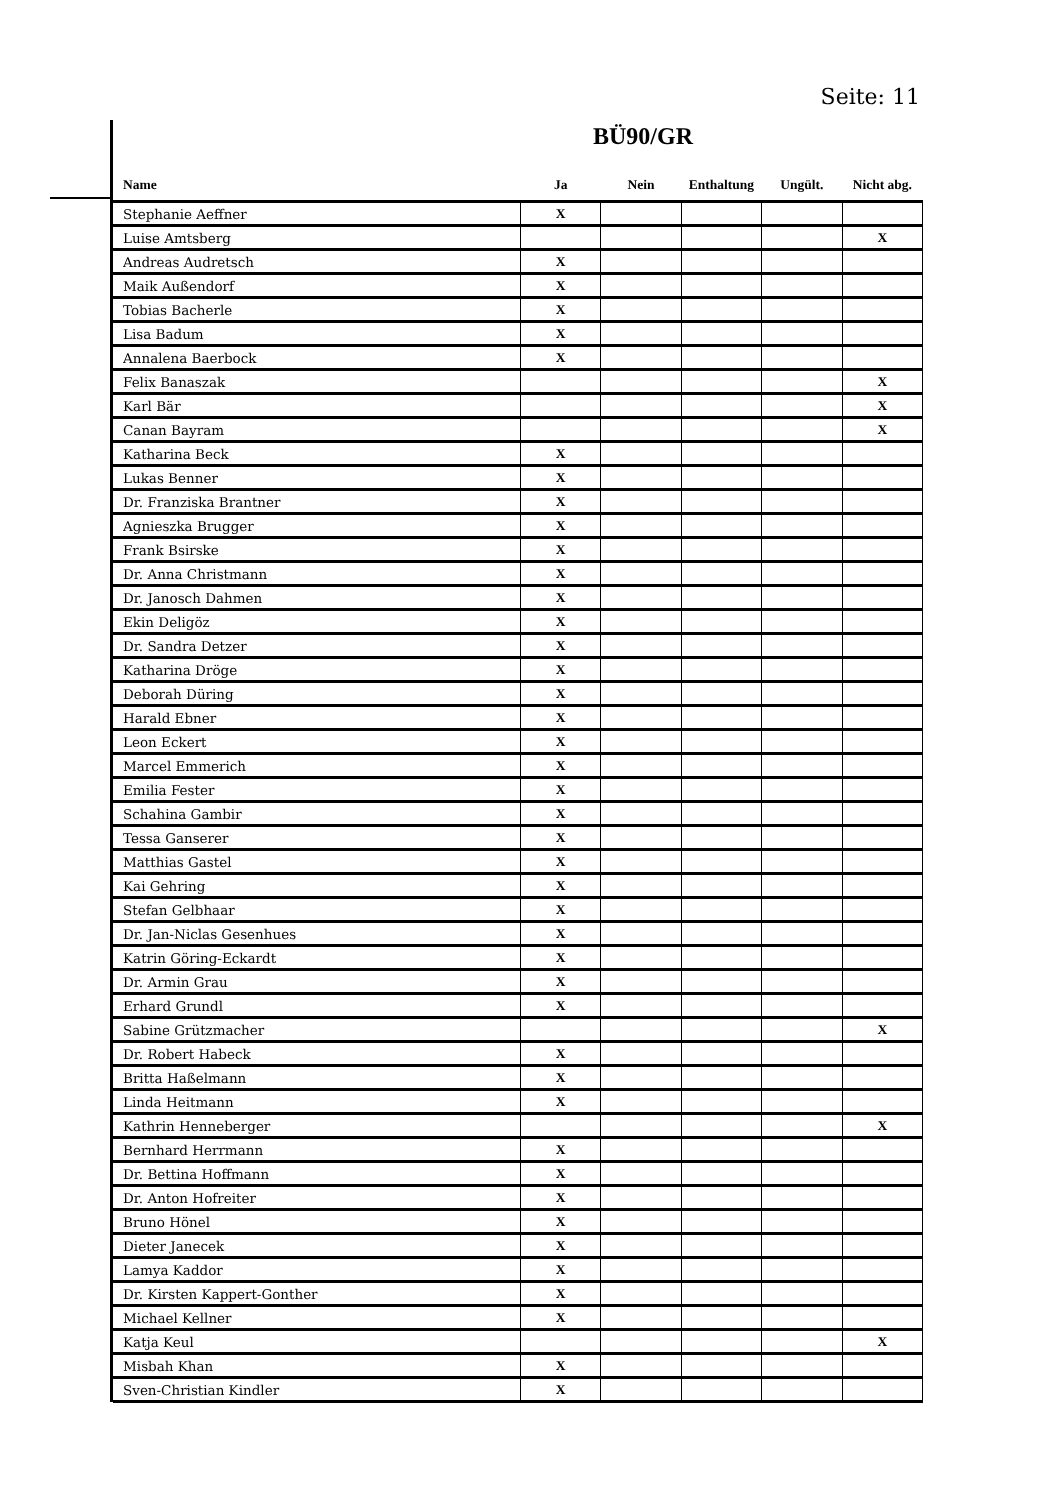Seite: 11
BÜ90/GR
| Name | Ja | Nein | Enthaltung | Ungült. | Nicht abg. |
| --- | --- | --- | --- | --- | --- |
| Stephanie Aeffner | X | | | | |
| Luise Amtsberg | | | | | X |
| Andreas Audretsch | X | | | | |
| Maik Außendorf | X | | | | |
| Tobias Bacherle | X | | | | |
| Lisa Badum | X | | | | |
| Annalena Baerbock | X | | | | |
| Felix Banaszak | | | | | X |
| Karl Bär | | | | | X |
| Canan Bayram | | | | | X |
| Katharina Beck | X | | | | |
| Lukas Benner | X | | | | |
| Dr. Franziska Brantner | X | | | | |
| Agnieszka Brugger | X | | | | |
| Frank Bsirske | X | | | | |
| Dr. Anna Christmann | X | | | | |
| Dr. Janosch Dahmen | X | | | | |
| Ekin Deligöz | X | | | | |
| Dr. Sandra Detzer | X | | | | |
| Katharina Dröge | X | | | | |
| Deborah Düring | X | | | | |
| Harald Ebner | X | | | | |
| Leon Eckert | X | | | | |
| Marcel Emmerich | X | | | | |
| Emilia Fester | X | | | | |
| Schahina Gambir | X | | | | |
| Tessa Ganserer | X | | | | |
| Matthias Gastel | X | | | | |
| Kai Gehring | X | | | | |
| Stefan Gelbhaar | X | | | | |
| Dr. Jan-Niclas Gesenhues | X | | | | |
| Katrin Göring-Eckardt | X | | | | |
| Dr. Armin Grau | X | | | | |
| Erhard Grundl | X | | | | |
| Sabine Grützmacher | | | | | X |
| Dr. Robert Habeck | X | | | | |
| Britta Haßelmann | X | | | | |
| Linda Heitmann | X | | | | |
| Kathrin Henneberger | | | | | X |
| Bernhard Herrmann | X | | | | |
| Dr. Bettina Hoffmann | X | | | | |
| Dr. Anton Hofreiter | X | | | | |
| Bruno Hönel | X | | | | |
| Dieter Janecek | X | | | | |
| Lamya Kaddor | X | | | | |
| Dr. Kirsten Kappert-Gonther | X | | | | |
| Michael Kellner | X | | | | |
| Katja Keul | | | | | X |
| Misbah Khan | X | | | | |
| Sven-Christian Kindler | X | | | | |